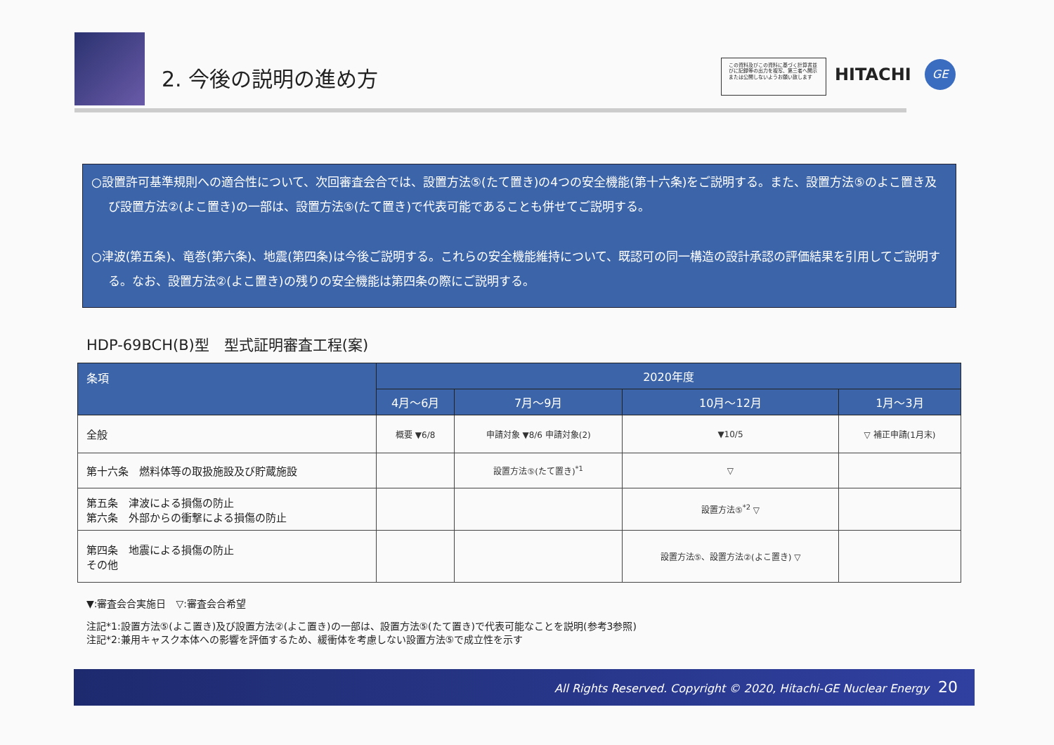2. 今後の説明の進め方
この資料及びこの資料に基づく計算書並びに記録等の出力を複写、第三者へ開示または公開しないようお願い致します
HITACHI GE
○設置許可基準規則への適合性について、次回審査会合では、設置方法⑤(たて置き)の4つの安全機能(第十六条)をご説明する。また、設置方法⑤のよこ置き及び設置方法②(よこ置き)の一部は、設置方法⑤(たて置き)で代表可能であることも併せてご説明する。
○津波(第五条)、竜巻(第六条)、地震(第四条)は今後ご説明する。これらの安全機能維持について、既認可の同一構造の設計承認の評価結果を引用してご説明する。なお、設置方法②(よこ置き)の残りの安全機能は第四条の際にご説明する。
HDP-69BCH(B)型　型式証明審査工程(案)
| 条項 | 2020年度 | | | |
| --- | --- | --- | --- | --- |
| | 4月～6月 | 7月～9月 | 10月～12月 | 1月～3月 |
| 全般 | 概要 ▼6/8 | 申請対象 ▼8/6 申請対象(2) | ▼10/5 | ▽ 補正申請(1月末) |
| 第十六条 燃料体等の取扱施設及び貯蔵施設 | | 設置方法⑤(たて置き)<sup>*1</sup> | ▽ | |
| 第五条 津波による損傷の防止 第六条 外部からの衝撃による損傷の防止 | | | 設置方法⑤<sup>*2</sup> ▽ | |
| 第四条 地震による損傷の防止 その他 | | | 設置方法⑤、設置方法②(よこ置き) ▽ | |
▼:審査会合実施日　▽:審査会合希望
注記*1:設置方法⑤(よこ置き)及び設置方法②(よこ置き)の一部は、設置方法⑤(たて置き)で代表可能なことを説明(参考3参照)
注記*2:兼用キャスク本体への影響を評価するため、緩衝体を考慮しない設置方法⑤で成立性を示す
All Rights Reserved. Copyright © 2020, Hitachi-GE Nuclear Energy 20